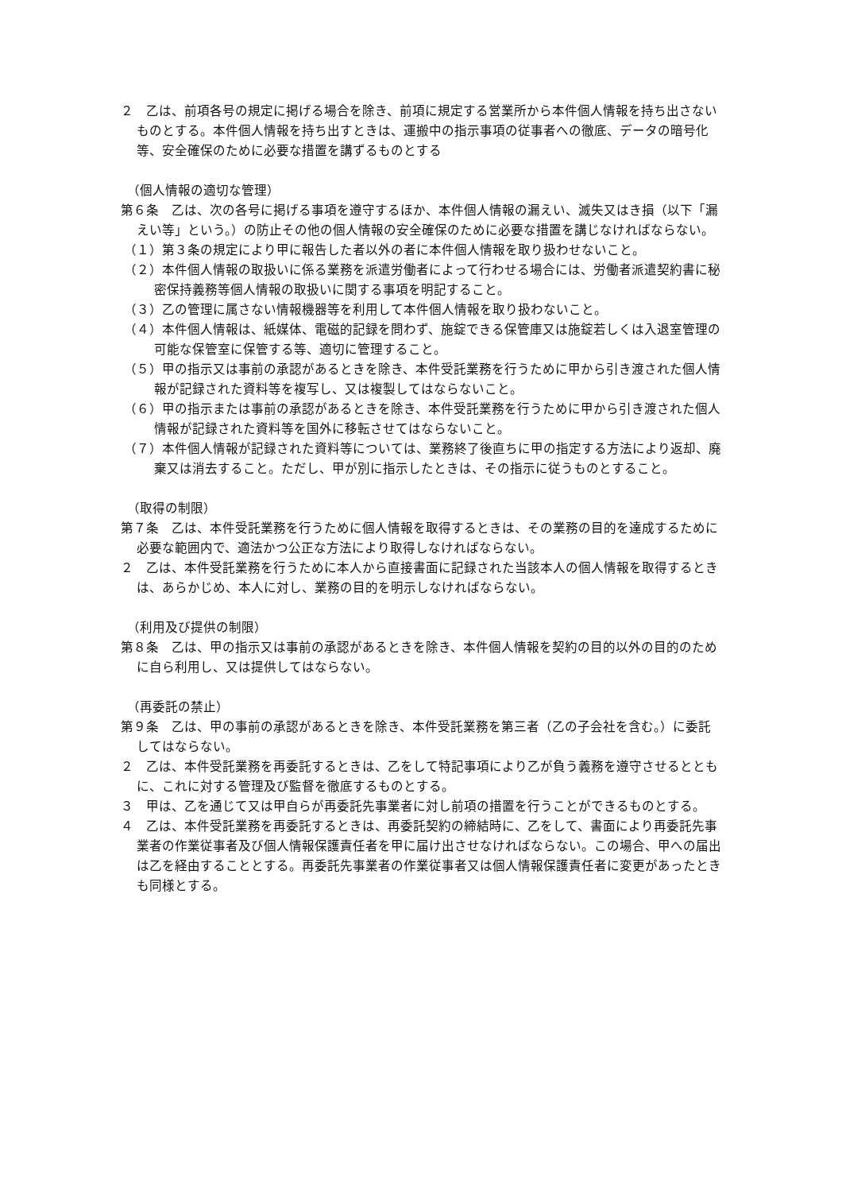２　乙は、前項各号の規定に掲げる場合を除き、前項に規定する営業所から本件個人情報を持ち出さないものとする。本件個人情報を持ち出すときは、運搬中の指示事項の従事者への徹底、データの暗号化等、安全確保のために必要な措置を講ずるものとする
（個人情報の適切な管理）
第６条　乙は、次の各号に掲げる事項を遵守するほか、本件個人情報の漏えい、滅失又はき損（以下「漏えい等」という。）の防止その他の個人情報の安全確保のために必要な措置を講じなければならない。
（１）第３条の規定により甲に報告した者以外の者に本件個人情報を取り扱わせないこと。
（２）本件個人情報の取扱いに係る業務を派遣労働者によって行わせる場合には、労働者派遣契約書に秘密保持義務等個人情報の取扱いに関する事項を明記すること。
（３）乙の管理に属さない情報機器等を利用して本件個人情報を取り扱わないこと。
（４）本件個人情報は、紙媒体、電磁的記録を問わず、施錠できる保管庫又は施錠若しくは入退室管理の可能な保管室に保管する等、適切に管理すること。
（５）甲の指示又は事前の承認があるときを除き、本件受託業務を行うために甲から引き渡された個人情報が記録された資料等を複写し、又は複製してはならないこと。
（６）甲の指示または事前の承認があるときを除き、本件受託業務を行うために甲から引き渡された個人情報が記録された資料等を国外に移転させてはならないこと。
（７）本件個人情報が記録された資料等については、業務終了後直ちに甲の指定する方法により返却、廃棄又は消去すること。ただし、甲が別に指示したときは、その指示に従うものとすること。
（取得の制限）
第７条　乙は、本件受託業務を行うために個人情報を取得するときは、その業務の目的を達成するために必要な範囲内で、適法かつ公正な方法により取得しなければならない。
２　乙は、本件受託業務を行うために本人から直接書面に記録された当該本人の個人情報を取得するときは、あらかじめ、本人に対し、業務の目的を明示しなければならない。
（利用及び提供の制限）
第８条　乙は、甲の指示又は事前の承認があるときを除き、本件個人情報を契約の目的以外の目的のために自ら利用し、又は提供してはならない。
（再委託の禁止）
第９条　乙は、甲の事前の承認があるときを除き、本件受託業務を第三者（乙の子会社を含む。）に委託してはならない。
２　乙は、本件受託業務を再委託するときは、乙をして特記事項により乙が負う義務を遵守させるとともに、これに対する管理及び監督を徹底するものとする。
３　甲は、乙を通じて又は甲自らが再委託先事業者に対し前項の措置を行うことができるものとする。
４　乙は、本件受託業務を再委託するときは、再委託契約の締結時に、乙をして、書面により再委託先事業者の作業従事者及び個人情報保護責任者を甲に届け出させなければならない。この場合、甲への届出は乙を経由することとする。再委託先事業者の作業従事者又は個人情報保護責任者に変更があったときも同様とする。